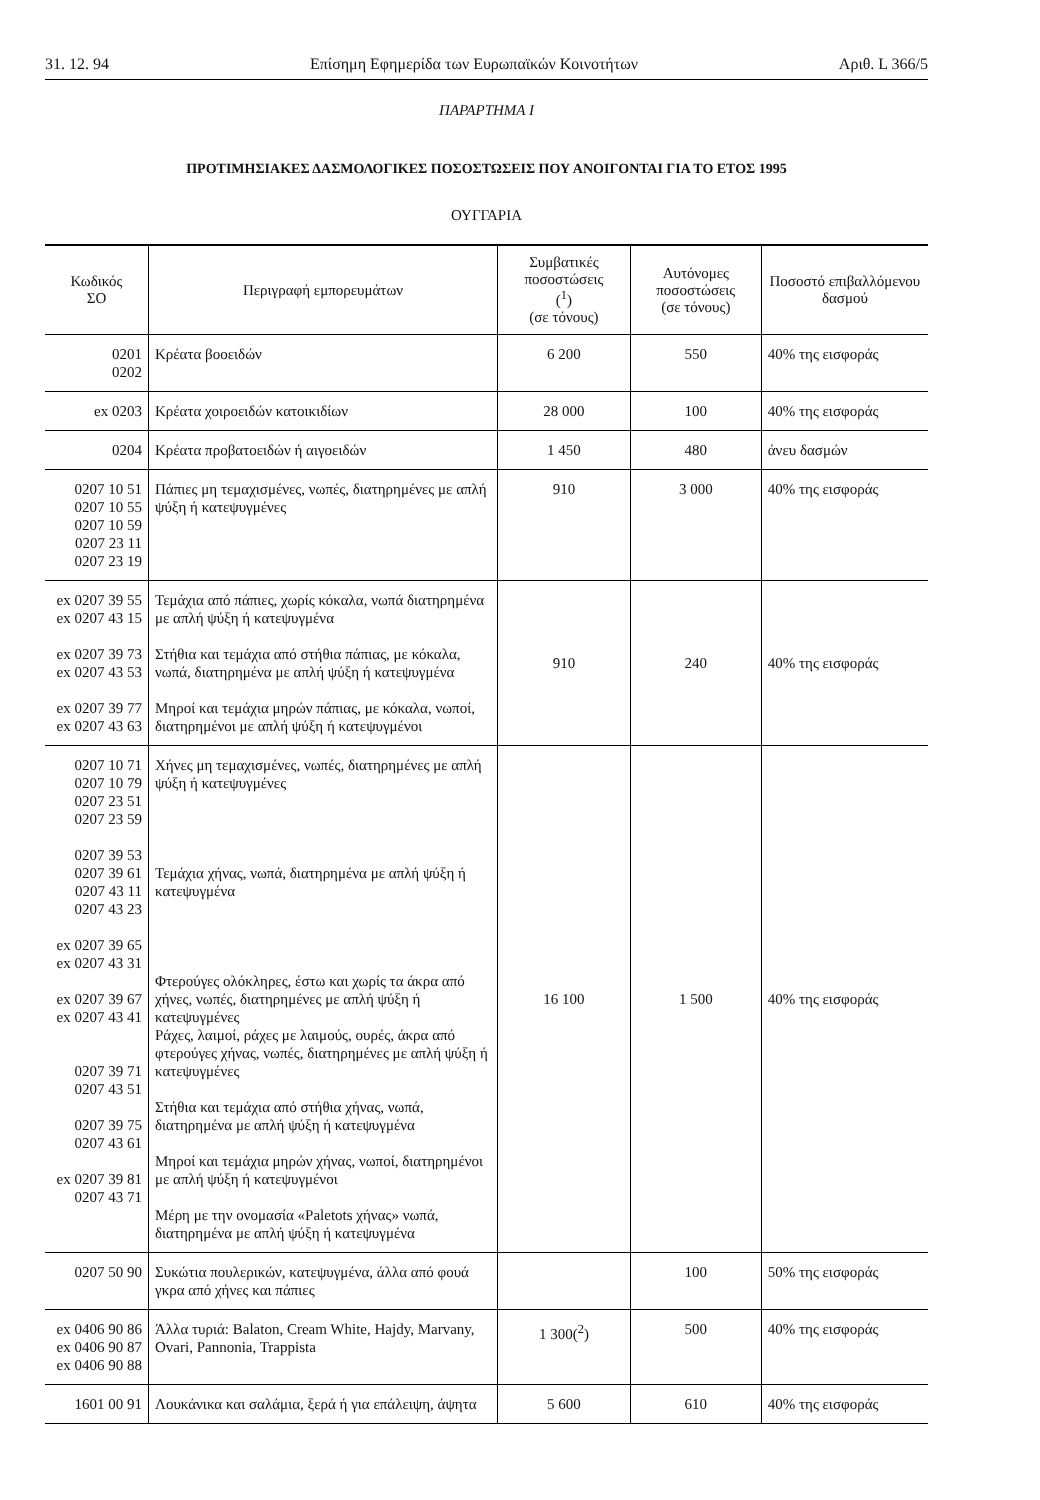31. 12. 94 Επίσημη Εφημερίδα των Ευρωπαϊκών Κοινοτήτων Αριθ. L 366/5
ΠΑΡΑΡΤΗΜΑ I
ΠΡΟΤΙΜΗΣΙΑΚΕΣ ΔΑΣΜΟΛΟΓΙΚΕΣ ΠΟΣΟΣΤΩΣΕΙΣ ΠΟΥ ΑΝΟΙΓΟΝΤΑΙ ΓΙΑ ΤΟ ΕΤΟΣ 1995
ΟΥΓΓΑΡΙΑ
| Κωδικός ΣΟ | Περιγραφή εμπορευμάτων | Συμβατικές ποσοστώσεις (<sup>1</sup>) (σε τόνους) | Αυτόνομες ποσοστώσεις (σε τόνους) | Ποσοστό επιβαλλόμενου δασμού |
| --- | --- | --- | --- | --- |
| 0201 0202 | Κρέατα βοοειδών | 6 200 | 550 | 40% της εισφοράς |
| ex 0203 | Κρέατα χοιροειδών κατοικιδίων | 28 000 | 100 | 40% της εισφοράς |
| 0204 | Κρέατα προβατοειδών ή αιγοειδών | 1 450 | 480 | άνευ δασμών |
| 0207 10 51 0207 10 55 0207 10 59 0207 23 11 0207 23 19 | Πάπιες μη τεμαχισμένες, νωπές, διατηρημένες με απλή ψύξη ή κατεψυγμένες | 910 | 3 000 | 40% της εισφοράς |
| ex 0207 39 55 ex 0207 43 15 ex 0207 39 73 ex 0207 43 53 ex 0207 39 77 ex 0207 43 63 | Τεμάχια από πάπιες, χωρίς κόκαλα, νωπά διατηρημένα με απλή ψύξη ή κατεψυγμένα Στήθια και τεμάχια από στήθια πάπιας, με κόκαλα, νωπά, διατηρημένα με απλή ψύξη ή κατεψυγμένα Μηροί και τεμάχια μηρών πάπιας, με κόκαλα, νωποί, διατηρημένοι με απλή ψύξη ή κατεψυγμένοι | 910 | 240 | 40% της εισφοράς |
| 0207 10 71 0207 10 79 0207 23 51 0207 23 59 0207 39 53 0207 39 61 0207 43 11 0207 43 23 ex 0207 39 65 ex 0207 43 31 ex 0207 39 67 ex 0207 43 41 0207 39 71 0207 43 51 0207 39 75 0207 43 61 ex 0207 39 81 0207 43 71 | Χήνες μη τεμαχισμένες, νωπές, διατηρημένες με απλή ψύξη ή κατεψυγμένες Τεμάχια χήνας, νωπά, διατηρημένα με απλή ψύξη ή κατεψυγμένα Φτερούγες ολόκληρες, έστω και χωρίς τα άκρα από χήνες, νωπές, διατηρημένες με απλή ψύξη ή κατεψυγμένες Ράχες, λαιμοί, ράχες με λαιμούς, ουρές, άκρα από φτερούγες χήνας, νωπές, διατηρημένες με απλή ψύξη ή κατεψυγμένες Στήθια και τεμάχια από στήθια χήνας, νωπά, διατηρημένα με απλή ψύξη ή κατεψυγμένα Μηροί και τεμάχια μηρών χήνας, νωποί, διατηρημένοι με απλή ψύξη ή κατεψυγμένοι Μέρη με την ονομασία «Paletots χήνας» νωπά, διατηρημένα με απλή ψύξη ή κατεψυγμένα | 16 100 | 1 500 | 40% της εισφοράς |
| 0207 50 90 | Συκώτια πουλερικών, κατεψυγμένα, άλλα από φουά γκρα από χήνες και πάπιες | | 100 | 50% της εισφοράς |
| ex 0406 90 86 ex 0406 90 87 ex 0406 90 88 | Άλλα τυριά: Balaton, Cream White, Hajdy, Marvany, Ovari, Pannonia, Trappista | 1 300(<sup>2</sup>) | 500 | 40% της εισφοράς |
| 1601 00 91 | Λουκάνικα και σαλάμια, ξερά ή για επάλειψη, άψητα | 5 600 | 610 | 40% της εισφοράς |